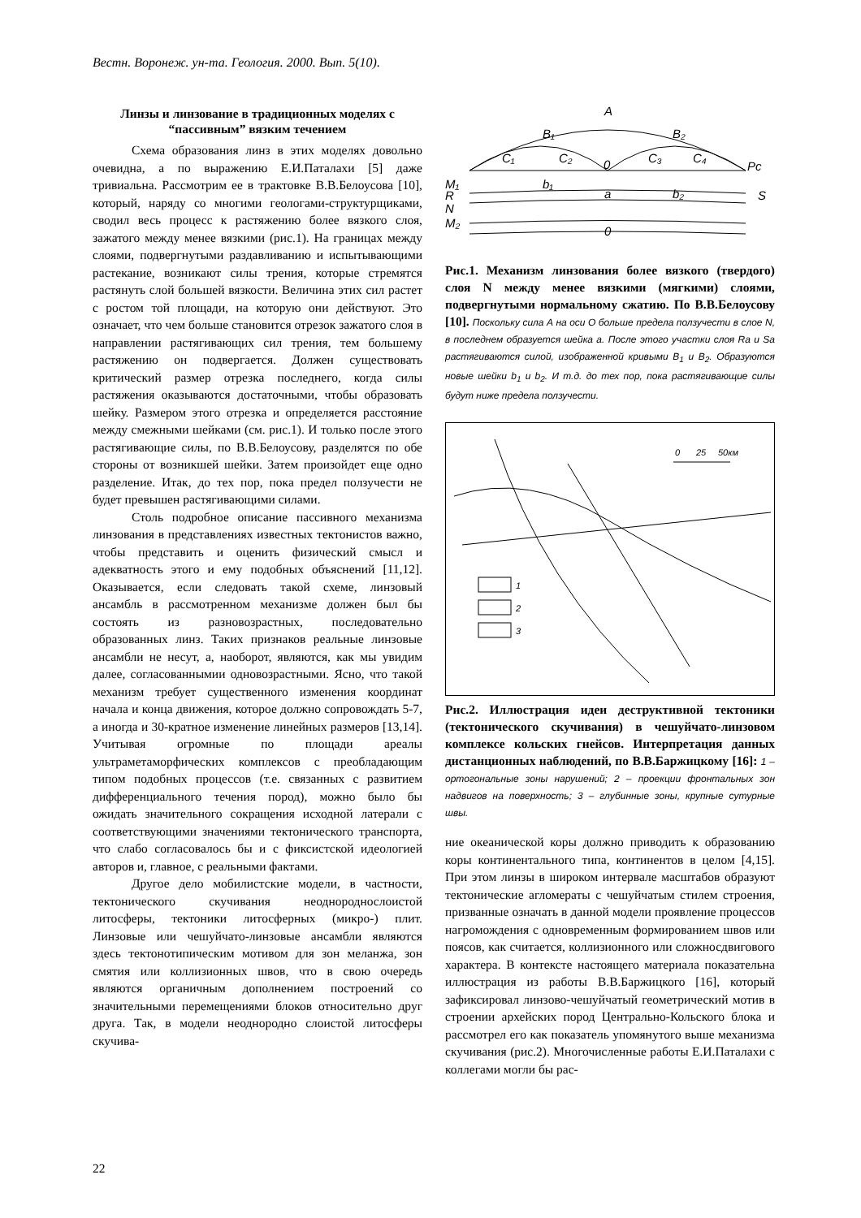Вестн. Воронеж. ун-та. Геология. 2000. Вып. 5(10).
Линзы и линзование в традиционных моделях с “пассивным” вязким течением
Схема образования линз в этих моделях довольно очевидна, а по выражению Е.И.Паталахи [5] даже тривиальна. Рассмотрим ее в трактовке В.В.Белоусова [10], который, наряду со многими геологами-структурщиками, сводил весь процесс к растяжению более вязкого слоя, зажатого между менее вязкими (рис.1). На границах между слоями, подвергнутыми раздавливанию и испытывающими растекание, возникают силы трения, которые стремятся растянуть слой большей вязкости. Величина этих сил растет с ростом той площади, на которую они действуют. Это означает, что чем больше становится отрезок зажатого слоя в направлении растягивающих сил трения, тем большему растяжению он подвергается. Должен существовать критический размер отрезка последнего, когда силы растяжения оказываются достаточными, чтобы образовать шейку. Размером этого отрезка и определяется расстояние между смежными шейками (см. рис.1). И только после этого растягивающие силы, по В.В.Белоусову, разделятся по обе стороны от возникшей шейки. Затем произойдет еще одно разделение. Итак, до тех пор, пока предел ползучести не будет превышен растягивающими силами.
Столь подробное описание пассивного механизма линзования в представлениях известных тектонистов важно, чтобы представить и оценить физический смысл и адекватность этого и ему подобных объяснений [11,12]. Оказывается, если следовать такой схеме, линзовый ансамбль в рассмотренном механизме должен был бы состоять из разновозрастных, последовательно образованных линз. Таких признаков реальные линзовые ансамбли не несут, а, наоборот, являются, как мы увидим далее, согласованнымии одновозрастными. Ясно, что такой механизм требует существенного изменения координат начала и конца движения, которое должно сопровождать 5-7, а иногда и 30-кратное изменение линейных размеров [13,14]. Учитывая огромные по площади ареалы ультраметаморфических комплексов с преобладающим типом подобных процессов (т.е. связанных с развитием дифференциального течения пород), можно было бы ожидать значительного сокращения исходной латерали с соответствующими значениями тектонического транспорта, что слабо согласовалось бы и с фиксистской идеологией авторов и, главное, с реальными фактами.
Другое дело мобилистские модели, в частности, тектонического скучивания неоднороднослоистой литосферы, тектоники литосферных (микро-) плит. Линзовые или чешуйчато-линзовые ансамбли являются здесь тектонотипическим мотивом для зон меланжа, зон смятия или коллизионных швов, что в свою очередь являются органичным дополнением построений со значительными перемещениями блоков относительно друг друга. Так, в модели неоднородно слоистой литосферы скучива-
A
B₁
B₂
C₁
C₂
0
C₃
C₄
Pc
M₁
R
N
M₂
b₁
a
b₂
S
0
Рис.1. Механизм линзования более вязкого (твердого) слоя N между менее вязкими (мягкими) слоями, подвергнутыми нормальному сжатию. По В.В.Белоусову [10]. Поскольку сила А на оси О больше предела ползучести в слое N, в последнем образуется шейка а. После этого участки слоя Ra и Sa растягиваются силой, изображенной кривыми B<sub>1</sub> и B<sub>2</sub>. Образуются новые шейки b<sub>1</sub> и b<sub>2</sub>. И т.д. до тех пор, пока растягивающие силы будут ниже предела ползучести.
0
25
50км
1
2
3
Рис.2. Иллюстрация идеи деструктивной тектоники (тектонического скучивания) в чешуйчато-линзовом комплексе кольских гнейсов. Интерпретация данных дистанционных наблюдений, по В.В.Баржицкому [16]: 1 – ортогональные зоны нарушений; 2 – проекции фронтальных зон надвигов на поверхность; 3 – глубинные зоны, крупные сутурные швы.
ние океанической коры должно приводить к образованию коры континентального типа, континентов в целом [4,15]. При этом линзы в широком интервале масштабов образуют тектонические агломераты с чешуйчатым стилем строения, призванные означать в данной модели проявление процессов нагромождения с одновременным формированием швов или поясов, как считается, коллизионного или сложносдвигового характера. В контексте настоящего материала показательна иллюстрация из работы В.В.Баржицкого [16], который зафиксировал линзово-чешуйчатый геометрический мотив в строении архейских пород Центрально-Кольского блока и рассмотрел его как показатель упомянутого выше механизма скучивания (рис.2). Многочисленные работы Е.И.Паталахи с коллегами могли бы рас-
22